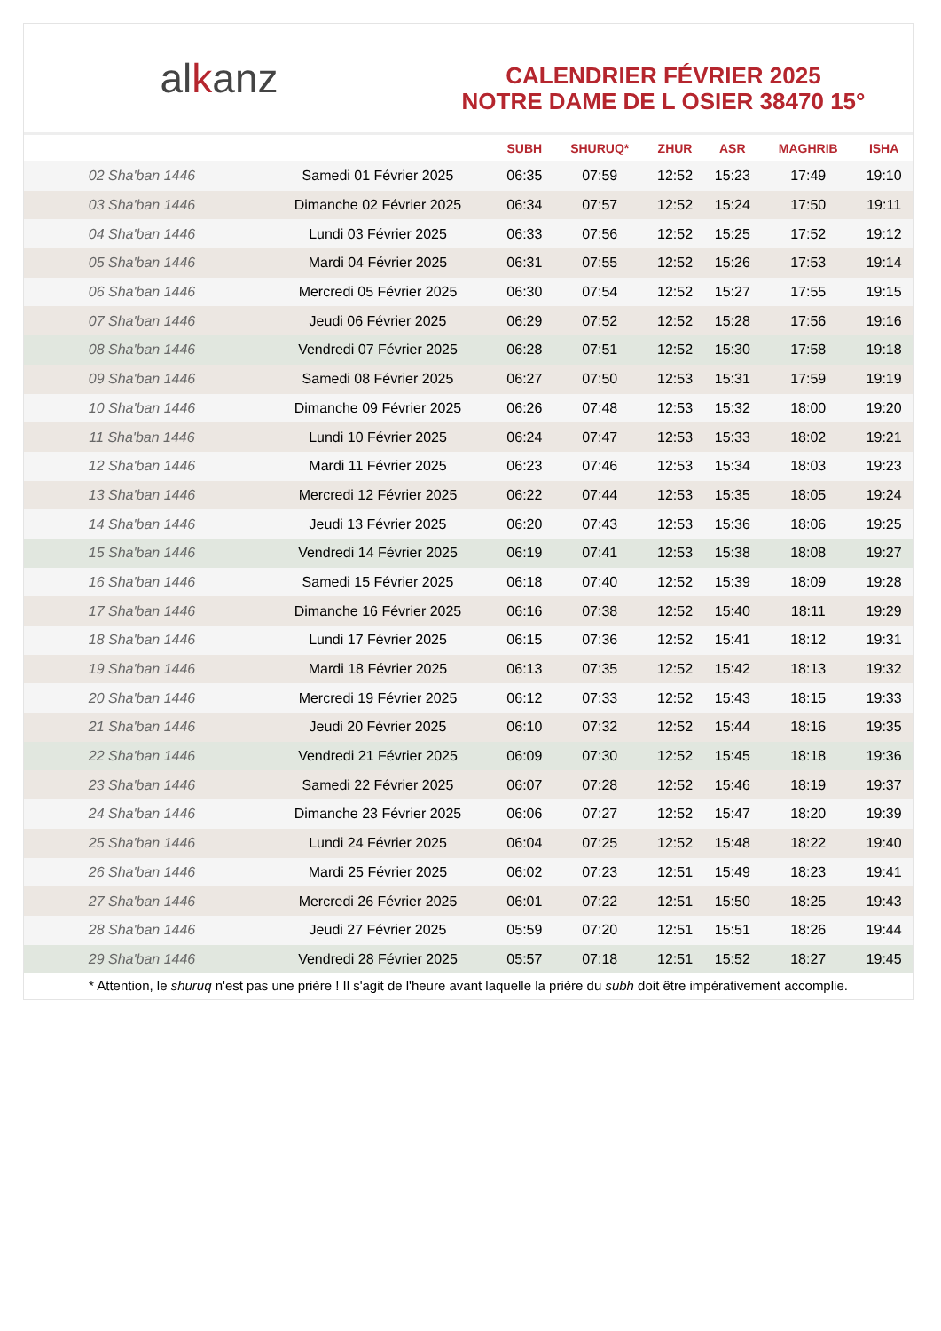al k anz
CALENDRIER FÉVRIER 2025
NOTRE DAME DE L OSIER 38470 15°
| | | SUBH | SHURUQ* | ZHUR | ASR | MAGHRIB | ISHA |
| --- | --- | --- | --- | --- | --- | --- | --- |
| 02 Sha'ban 1446 | Samedi 01 Février 2025 | 06:35 | 07:59 | 12:52 | 15:23 | 17:49 | 19:10 |
| 03 Sha'ban 1446 | Dimanche 02 Février 2025 | 06:34 | 07:57 | 12:52 | 15:24 | 17:50 | 19:11 |
| 04 Sha'ban 1446 | Lundi 03 Février 2025 | 06:33 | 07:56 | 12:52 | 15:25 | 17:52 | 19:12 |
| 05 Sha'ban 1446 | Mardi 04 Février 2025 | 06:31 | 07:55 | 12:52 | 15:26 | 17:53 | 19:14 |
| 06 Sha'ban 1446 | Mercredi 05 Février 2025 | 06:30 | 07:54 | 12:52 | 15:27 | 17:55 | 19:15 |
| 07 Sha'ban 1446 | Jeudi 06 Février 2025 | 06:29 | 07:52 | 12:52 | 15:28 | 17:56 | 19:16 |
| 08 Sha'ban 1446 | Vendredi 07 Février 2025 | 06:28 | 07:51 | 12:52 | 15:30 | 17:58 | 19:18 |
| 09 Sha'ban 1446 | Samedi 08 Février 2025 | 06:27 | 07:50 | 12:53 | 15:31 | 17:59 | 19:19 |
| 10 Sha'ban 1446 | Dimanche 09 Février 2025 | 06:26 | 07:48 | 12:53 | 15:32 | 18:00 | 19:20 |
| 11 Sha'ban 1446 | Lundi 10 Février 2025 | 06:24 | 07:47 | 12:53 | 15:33 | 18:02 | 19:21 |
| 12 Sha'ban 1446 | Mardi 11 Février 2025 | 06:23 | 07:46 | 12:53 | 15:34 | 18:03 | 19:23 |
| 13 Sha'ban 1446 | Mercredi 12 Février 2025 | 06:22 | 07:44 | 12:53 | 15:35 | 18:05 | 19:24 |
| 14 Sha'ban 1446 | Jeudi 13 Février 2025 | 06:20 | 07:43 | 12:53 | 15:36 | 18:06 | 19:25 |
| 15 Sha'ban 1446 | Vendredi 14 Février 2025 | 06:19 | 07:41 | 12:53 | 15:38 | 18:08 | 19:27 |
| 16 Sha'ban 1446 | Samedi 15 Février 2025 | 06:18 | 07:40 | 12:52 | 15:39 | 18:09 | 19:28 |
| 17 Sha'ban 1446 | Dimanche 16 Février 2025 | 06:16 | 07:38 | 12:52 | 15:40 | 18:11 | 19:29 |
| 18 Sha'ban 1446 | Lundi 17 Février 2025 | 06:15 | 07:36 | 12:52 | 15:41 | 18:12 | 19:31 |
| 19 Sha'ban 1446 | Mardi 18 Février 2025 | 06:13 | 07:35 | 12:52 | 15:42 | 18:13 | 19:32 |
| 20 Sha'ban 1446 | Mercredi 19 Février 2025 | 06:12 | 07:33 | 12:52 | 15:43 | 18:15 | 19:33 |
| 21 Sha'ban 1446 | Jeudi 20 Février 2025 | 06:10 | 07:32 | 12:52 | 15:44 | 18:16 | 19:35 |
| 22 Sha'ban 1446 | Vendredi 21 Février 2025 | 06:09 | 07:30 | 12:52 | 15:45 | 18:18 | 19:36 |
| 23 Sha'ban 1446 | Samedi 22 Février 2025 | 06:07 | 07:28 | 12:52 | 15:46 | 18:19 | 19:37 |
| 24 Sha'ban 1446 | Dimanche 23 Février 2025 | 06:06 | 07:27 | 12:52 | 15:47 | 18:20 | 19:39 |
| 25 Sha'ban 1446 | Lundi 24 Février 2025 | 06:04 | 07:25 | 12:52 | 15:48 | 18:22 | 19:40 |
| 26 Sha'ban 1446 | Mardi 25 Février 2025 | 06:02 | 07:23 | 12:51 | 15:49 | 18:23 | 19:41 |
| 27 Sha'ban 1446 | Mercredi 26 Février 2025 | 06:01 | 07:22 | 12:51 | 15:50 | 18:25 | 19:43 |
| 28 Sha'ban 1446 | Jeudi 27 Février 2025 | 05:59 | 07:20 | 12:51 | 15:51 | 18:26 | 19:44 |
| 29 Sha'ban 1446 | Vendredi 28 Février 2025 | 05:57 | 07:18 | 12:51 | 15:52 | 18:27 | 19:45 |
* Attention, le shuruq n'est pas une prière ! Il s'agit de l'heure avant laquelle la prière du subh doit être impérativement accomplie.